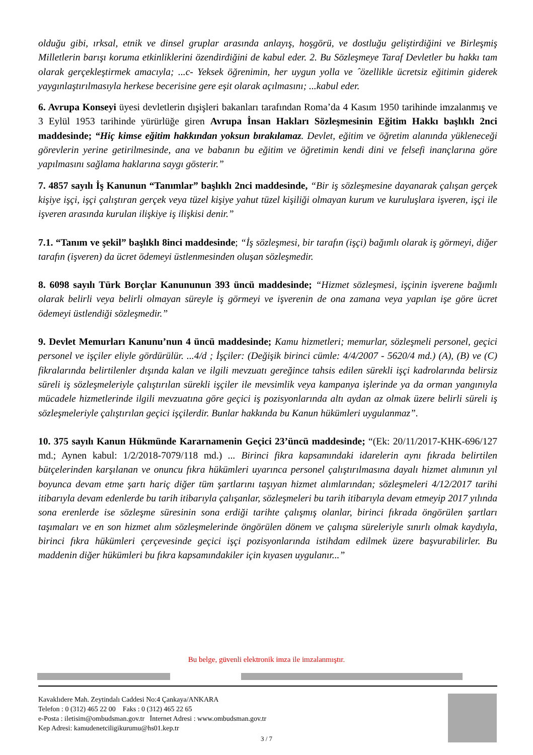olduğu gibi, ırksal, etnik ve dinsel gruplar arasında anlayış, hoşgörü, ve dostluğu geliştirdiğini ve Birleşmiş Milletlerin barışı koruma etkinliklerini özendirdiğini de kabul eder. 2. Bu Sözleşmeye Taraf Devletler bu hakkı tam olarak gerçekleştirmek amacıyla; ...c- Yeksek öğrenimin, her uygun yolla ve ˆözellikle ücretsiz eğitimin giderek yaygınlaştırılmasıyla herkese becerisine gere eşit olarak açılmasını; ...kabul eder.
6. Avrupa Konseyi üyesi devletlerin dışişleri bakanları tarafından Roma’da 4 Kasım 1950 tarihinde imzalanmış ve 3 Eylül 1953 tarihinde yürürlüğe giren Avrupa İnsan Hakları Sözleşmesinin Eğitim Hakkı başlıklı 2nci maddesinde; “Hiç kimse eğitim hakkından yoksun bırakılamaz. Devlet, eğitim ve öğretim alanında yükleneceği görevlerin yerine getirilmesinde, ana ve babanın bu eğitim ve öğretimin kendi dini ve felsefi inançlarına göre yapılmasını sağlama haklarına saygı gösterir.”
7. 4857 sayılı İş Kanunun “Tanımlar” başlıklı 2nci maddesinde, “Bir iş sözleşmesine dayanarak çalışan gerçek kişiye işçi, işçi çalıştıran gerçek veya tüzel kişiye yahut tüzel kişiliği olmayan kurum ve kuruluşlara işveren, işçi ile işveren arasında kurulan ilişkiye iş ilişkisi denir.”
7.1. “Tanım ve şekil” başlıklı 8inci maddesinde; “İş sözleşmesi, bir tarafın (işçi) bağımlı olarak iş görmeyi, diğer tarafın (işveren) da ücret ödemeyi üstlenmesinden oluşan sözleşmedir.
8. 6098 sayılı Türk Borçlar Kanununun 393 üncü maddesinde; “Hizmet sözleşmesi, işçinin işverene bağımlı olarak belirli veya belirli olmayan süreyle iş görmeyi ve işverenin de ona zamana veya yapılan işe göre ücret ödemeyi üstlendiği sözleşmedir.”
9. Devlet Memurları Kanunu’nun 4 üncü maddesinde; Kamu hizmetleri; memurlar, sözleşmeli personel, geçici personel ve işçiler eliyle gördürülür. ...4/d ; İşçiler: (Değişik birinci cümle: 4/4/2007 - 5620/4 md.) (A), (B) ve (C) fikralarında belirtilenler dışında kalan ve ilgili mevzuatı gereğince tahsis edilen sürekli işçi kadrolarında belirsiz süreli iş sözleşmeleriyle çalıştırılan sürekli işçiler ile mevsimlik veya kampanya işlerinde ya da orman yangınıyla mücadele hizmetlerinde ilgili mevzuatına göre geçici iş pozisyonlarında altı aydan az olmak üzere belirli süreli iş sözleşmeleriyle çalıştırılan geçici işçilerdir. Bunlar hakkında bu Kanun hükümleri uygulanmaz”.
10. 375 sayılı Kanun Hükmünde Kararnamenin Geçici 23’üncü maddesinde; “(Ek: 20/11/2017-KHK-696/127 md.; Aynen kabul: 1/2/2018-7079/118 md.) ... Birinci fikra kapsamındaki idarelerin aynı fıkrada belirtilen bütçelerinden karşılanan ve onuncu fıkra hükümleri uyarınca personel çalıştırılmasına dayalı hizmet alımının yıl boyunca devam etme şartı hariç diğer tüm şartlarını taşıyan hizmet alımlarından; sözleşmeleri 4/12/2017 tarihi itibarıyla devam edenlerde bu tarih itibarıyla çalışanlar, sözleşmeleri bu tarih itibarıyla devam etmeyip 2017 yılında sona erenlerde ise sözleşme süresinin sona erdiği tarihte çalışmış olanlar, birinci fıkrada öngörülen şartları taşımaları ve en son hizmet alım sözleşmelerinde öngörülen dönem ve çalışma süreleriyle sınırlı olmak kaydıyla, birinci fıkra hükümleri çerçevesinde geçici işçi pozisyonlarında istihdam edilmek üzere başvurabilirler. Bu maddenin diğer hükümleri bu fıkra kapsamındakiler için kıyasen uygulanır...”
Bu belge, güvenli elektronik imza ile imzalanmıştır.
Kavaklıdere Mah. Zeytindalı Caddesi No:4 Çankaya/ANKARA
Telefon : 0 (312) 465 22 00 Faks : 0 (312) 465 22 65
e-Posta : iletisim@ombudsman.gov.tr İnternet Adresi : www.ombudsman.gov.tr
Kep Adresi: kamudenetciligikurumu@hs01.kep.tr
3 / 7